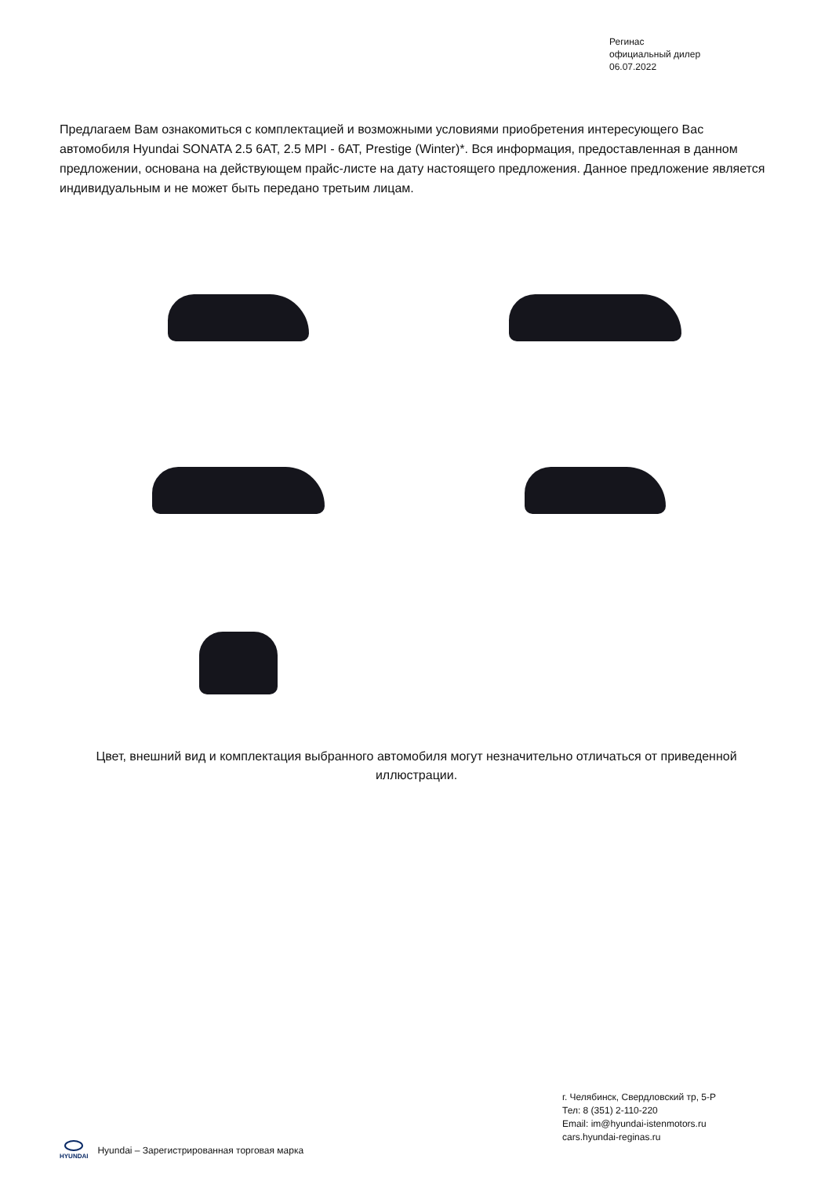Регинас
официальный дилер
06.07.2022
Предлагаем Вам ознакомиться с комплектацией и возможными условиями приобретения интересующего Вас автомобиля Hyundai SONATA 2.5 6AT, 2.5 MPI - 6AT, Prestige (Winter)*. Вся информация, предоставленная в данном предложении, основана на действующем прайс-листе на дату настоящего предложения. Данное предложение является индивидуальным и не может быть передано третьим лицам.
Цвет, внешний вид и комплектация выбранного автомобиля могут незначительно отличаться от приведенной иллюстрации.
г. Челябинск, Свердловский тр, 5-Р
Тел: 8 (351) 2-110-220
Email: im@hyundai-istenmotors.ru
cars.hyundai-reginas.ru
HYUNDAI
Hyundai – Зарегистрированная торговая марка